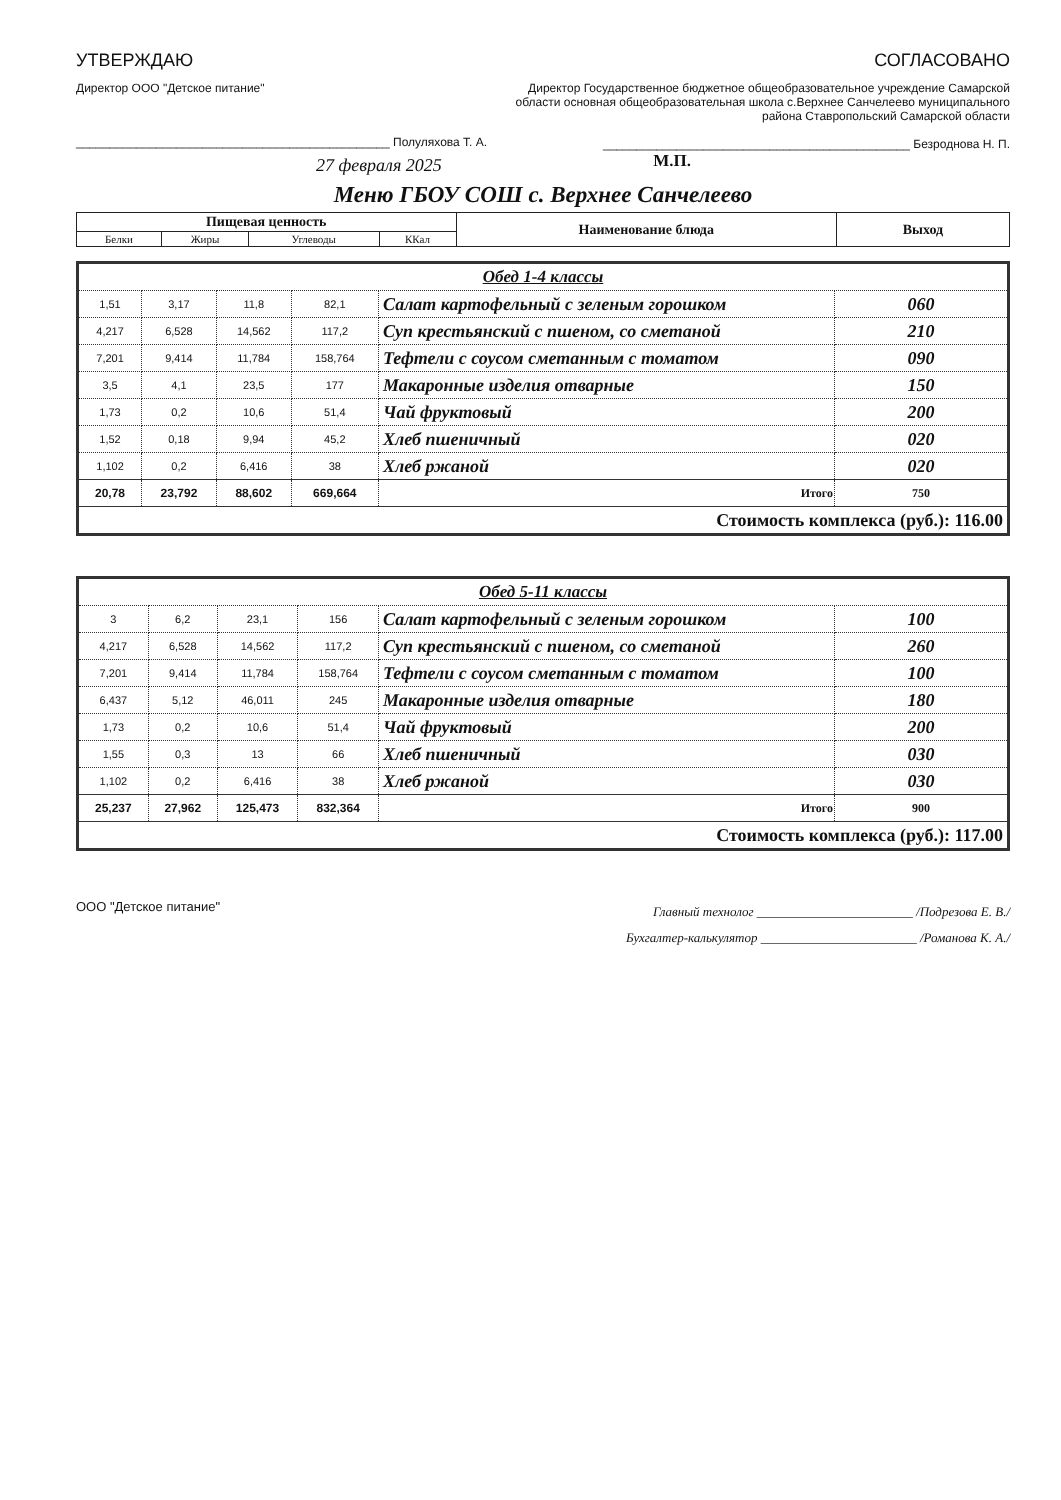УТВЕРЖДАЮ
Директор ООО "Детское питание"
_______________________________________________ Полуляхова Т. А.
27 февраля 2025
СОГЛАСОВАНО
Директор Государственное бюджетное общеобразовательное учреждение Самарской области основная общеобразовательная школа с.Верхнее Санчелеево муниципального района Ставропольский Самарской области
______________________________________________ Безроднова Н. П.
М.П.
Меню ГБОУ СОШ с. Верхнее Санчелеево
| Пищевая ценность | | | | Наименование блюда | Выход |
| --- | --- | --- | --- | --- | --- |
| Белки | Жиры | Углеводы | ККал | | |
| Обед 1-4 классы | | | | | |
| 1,51 | 3,17 | 11,8 | 82,1 | Салат картофельный с зеленым горошком | 060 |
| 4,217 | 6,528 | 14,562 | 117,2 | Суп крестьянский с пшеном, со сметаной | 210 |
| 7,201 | 9,414 | 11,784 | 158,764 | Тефтели с соусом сметанным с томатом | 090 |
| 3,5 | 4,1 | 23,5 | 177 | Макаронные изделия отварные | 150 |
| 1,73 | 0,2 | 10,6 | 51,4 | Чай фруктовый | 200 |
| 1,52 | 0,18 | 9,94 | 45,2 | Хлеб пшеничный | 020 |
| 1,102 | 0,2 | 6,416 | 38 | Хлеб ржаной | 020 |
| 20,78 | 23,792 | 88,602 | 669,664 | Итого | 750 |
| Стоимость комплекса (руб.): 116.00 | | | | | |
| Обед 5-11 классы | | | | | |
| 3 | 6,2 | 23,1 | 156 | Салат картофельный с зеленым горошком | 100 |
| 4,217 | 6,528 | 14,562 | 117,2 | Суп крестьянский с пшеном, со сметаной | 260 |
| 7,201 | 9,414 | 11,784 | 158,764 | Тефтели с соусом сметанным с томатом | 100 |
| 6,437 | 5,12 | 46,011 | 245 | Макаронные изделия отварные | 180 |
| 1,73 | 0,2 | 10,6 | 51,4 | Чай фруктовый | 200 |
| 1,55 | 0,3 | 13 | 66 | Хлеб пшеничный | 030 |
| 1,102 | 0,2 | 6,416 | 38 | Хлеб ржаной | 030 |
| 25,237 | 27,962 | 125,473 | 832,364 | Итого | 900 |
| Стоимость комплекса (руб.): 117.00 | | | | | |
ООО "Детское питание"
Главный технолог ________________________ /Подрезова Е. В./
Бухгалтер-калькулятор ________________________ /Романова К. А./